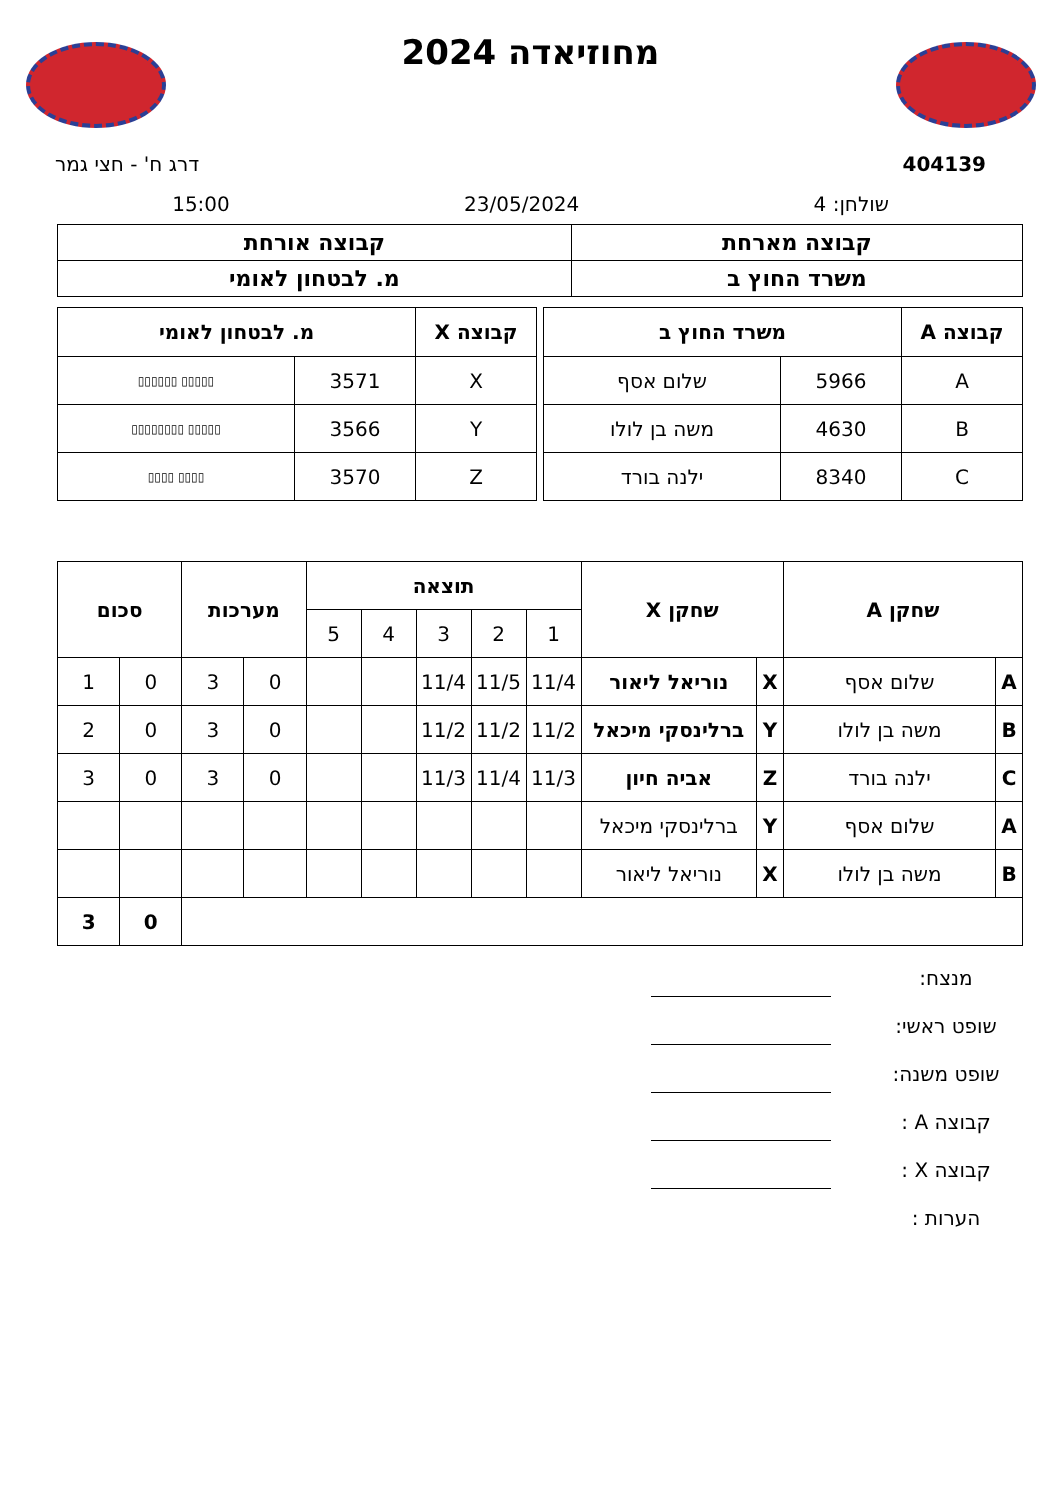מחוזיאדה 2024
404139 דרג ח' - חצי גמר
שולחן: 4 23/05/2024 15:00
| קבוצה מארחת | קבוצה אורחת |
| --- | --- |
| משרד החוץ ב | מ. לבטחון לאומי |
| קבוצה A | משרד החוץ ב | |
| --- | --- | --- |
| A | 5966 | שלום אסף |
| B | 4630 | משה בן לולו |
| C | 8340 | ילנה בורד |
| קבוצה X | מ. לבטחון לאומי | |
| --- | --- | --- |
| X | 3571 | ▯▯▯▯▯ ▯▯▯▯▯▯ |
| Y | 3566 | ▯▯▯▯▯ ▯▯▯▯▯▯▯▯ |
| Z | 3570 | ▯▯▯▯ ▯▯▯▯ |
| שחקן A | | שחקן X | | תוצאה | | | | | מערכות | | סכום | |
| --- | --- | --- | --- | --- | --- | --- | --- | --- | --- | --- | --- | --- |
| | | | | 1 | 2 | 3 | 4 | 5 | | | | |
| A | שלום אסף | X | נוריאל ליאור | 11/4 | 11/5 | 11/4 | | | 0 | 3 | 0 | 1 |
| B | משה בן לולו | Y | ברלינסקי מיכאל | 11/2 | 11/2 | 11/2 | | | 0 | 3 | 0 | 2 |
| C | ילנה בורד | Z | אביה חיון | 11/3 | 11/4 | 11/3 | | | 0 | 3 | 0 | 3 |
| A | שלום אסף | Y | ברלינסקי מיכאל | | | | | | | | | |
| B | משה בן לולו | X | נוריאל ליאור | | | | | | | | | |
| | | | | | | | | | | | 0 | 3 |
מנצח:
שופט ראשי:
שופט משנה:
קבוצה A :
קבוצה X :
הערות :